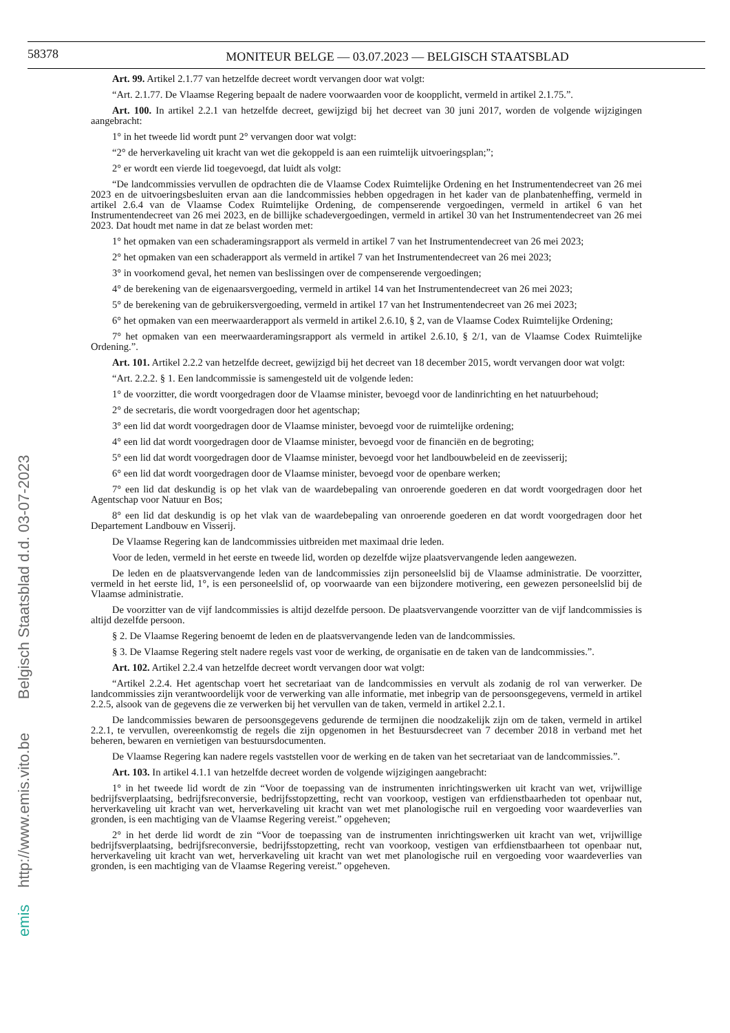58378
MONITEUR BELGE — 03.07.2023 — BELGISCH STAATSBLAD
Art. 99. Artikel 2.1.77 van hetzelfde decreet wordt vervangen door wat volgt:
“Art. 2.1.77. De Vlaamse Regering bepaalt de nadere voorwaarden voor de koopplicht, vermeld in artikel 2.1.75.”.
Art. 100. In artikel 2.2.1 van hetzelfde decreet, gewijzigd bij het decreet van 30 juni 2017, worden de volgende wijzigingen aangebracht:
1° in het tweede lid wordt punt 2° vervangen door wat volgt:
“2° de herverkaveling uit kracht van wet die gekoppeld is aan een ruimtelijk uitvoeringsplan;”;
2° er wordt een vierde lid toegevoegd, dat luidt als volgt:
“De landcommissies vervullen de opdrachten die de Vlaamse Codex Ruimtelijke Ordening en het Instrumentendecreet van 26 mei 2023 en de uitvoeringsbesluiten ervan aan die landcommissies hebben opgedragen in het kader van de planbatenheffing, vermeld in artikel 2.6.4 van de Vlaamse Codex Ruimtelijke Ordening, de compenserende vergoedingen, vermeld in artikel 6 van het Instrumentendecreet van 26 mei 2023, en de billijke schadevergoedingen, vermeld in artikel 30 van het Instrumentendecreet van 26 mei 2023. Dat houdt met name in dat ze belast worden met:
1° het opmaken van een schaderamingsrapport als vermeld in artikel 7 van het Instrumentendecreet van 26 mei 2023;
2° het opmaken van een schaderapport als vermeld in artikel 7 van het Instrumentendecreet van 26 mei 2023;
3° in voorkomend geval, het nemen van beslissingen over de compenserende vergoedingen;
4° de berekening van de eigenaarsvergoeding, vermeld in artikel 14 van het Instrumentendecreet van 26 mei 2023;
5° de berekening van de gebruikersvergoeding, vermeld in artikel 17 van het Instrumentendecreet van 26 mei 2023;
6° het opmaken van een meerwaarderapport als vermeld in artikel 2.6.10, § 2, van de Vlaamse Codex Ruimtelijke Ordening;
7° het opmaken van een meerwaarderamingsrapport als vermeld in artikel 2.6.10, § 2/1, van de Vlaamse Codex Ruimtelijke Ordening.”.
Art. 101. Artikel 2.2.2 van hetzelfde decreet, gewijzigd bij het decreet van 18 december 2015, wordt vervangen door wat volgt:
“Art. 2.2.2. § 1. Een landcommissie is samengesteld uit de volgende leden:
1° de voorzitter, die wordt voorgedragen door de Vlaamse minister, bevoegd voor de landinrichting en het natuurbehoud;
2° de secretaris, die wordt voorgedragen door het agentschap;
3° een lid dat wordt voorgedragen door de Vlaamse minister, bevoegd voor de ruimtelijke ordening;
4° een lid dat wordt voorgedragen door de Vlaamse minister, bevoegd voor de financiën en de begroting;
5° een lid dat wordt voorgedragen door de Vlaamse minister, bevoegd voor het landbouwbeleid en de zeevisserij;
6° een lid dat wordt voorgedragen door de Vlaamse minister, bevoegd voor de openbare werken;
7° een lid dat deskundig is op het vlak van de waardebepaling van onroerende goederen en dat wordt voorgedragen door het Agentschap voor Natuur en Bos;
8° een lid dat deskundig is op het vlak van de waardebepaling van onroerende goederen en dat wordt voorgedragen door het Departement Landbouw en Visserij.
De Vlaamse Regering kan de landcommissies uitbreiden met maximaal drie leden.
Voor de leden, vermeld in het eerste en tweede lid, worden op dezelfde wijze plaatsvervangende leden aangewezen.
De leden en de plaatsvervangende leden van de landcommissies zijn personeelslid bij de Vlaamse administratie. De voorzitter, vermeld in het eerste lid, 1°, is een personeelslid of, op voorwaarde van een bijzondere motivering, een gewezen personeelslid bij de Vlaamse administratie.
De voorzitter van de vijf landcommissies is altijd dezelfde persoon. De plaatsvervangende voorzitter van de vijf landcommissies is altijd dezelfde persoon.
§ 2. De Vlaamse Regering benoemt de leden en de plaatsvervangende leden van de landcommissies.
§ 3. De Vlaamse Regering stelt nadere regels vast voor de werking, de organisatie en de taken van de landcommissies.”.
Art. 102. Artikel 2.2.4 van hetzelfde decreet wordt vervangen door wat volgt:
“Artikel 2.2.4. Het agentschap voert het secretariaat van de landcommissies en vervult als zodanig de rol van verwerker. De landcommissies zijn verantwoordelijk voor de verwerking van alle informatie, met inbegrip van de persoonsgegevens, vermeld in artikel 2.2.5, alsook van de gegevens die ze verwerken bij het vervullen van de taken, vermeld in artikel 2.2.1.
De landcommissies bewaren de persoonsgegevens gedurende de termijnen die noodzakelijk zijn om de taken, vermeld in artikel 2.2.1, te vervullen, overeenkomstig de regels die zijn opgenomen in het Bestuursdecreet van 7 december 2018 in verband met het beheren, bewaren en vernietigen van bestuursdocumenten.
De Vlaamse Regering kan nadere regels vaststellen voor de werking en de taken van het secretariaat van de landcommissies.”.
Art. 103. In artikel 4.1.1 van hetzelfde decreet worden de volgende wijzigingen aangebracht:
1° in het tweede lid wordt de zin “Voor de toepassing van de instrumenten inrichtingswerken uit kracht van wet, vrijwillige bedrijfsverplaatsing, bedrijfsreconversie, bedrijfsstopzetting, recht van voorkoop, vestigen van erfdienstbaarheden tot openbaar nut, herverkaveling uit kracht van wet, herverkaveling uit kracht van wet met planologische ruil en vergoeding voor waardeverlies van gronden, is een machtiging van de Vlaamse Regering vereist.” opgeheven;
2° in het derde lid wordt de zin “Voor de toepassing van de instrumenten inrichtingswerken uit kracht van wet, vrijwillige bedrijfsverplaatsing, bedrijfsreconversie, bedrijfsstopzetting, recht van voorkoop, vestigen van erfdienstbaarheen tot openbaar nut, herverkaveling uit kracht van wet, herverkaveling uit kracht van wet met planologische ruil en vergoeding voor waardeverlies van gronden, is een machtiging van de Vlaamse Regering vereist.” opgeheven.
emis http://www.emis.vito.be Belgisch Staatsblad d.d. 03-07-2023